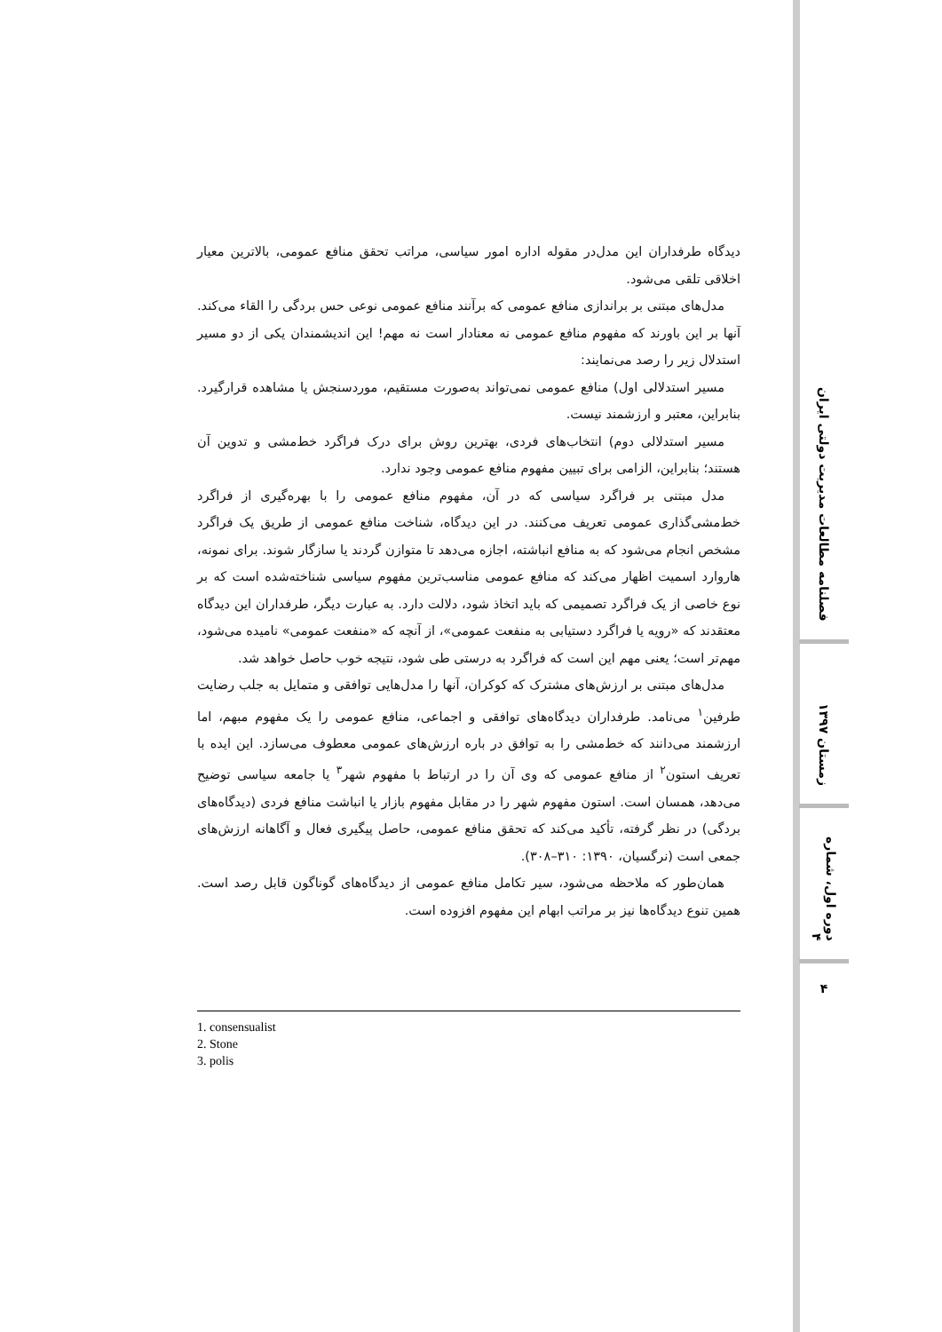دیدگاه طرفداران این مدل‌در مقوله اداره امور سیاسی، مراتب تحقق منافع عمومی، بالاترین معیار اخلاقی تلقی می‌شود.
مدل‌های مبتنی بر براندازی منافع عمومی که برآنند منافع عمومی نوعی حس بردگی را القاء می‌کند. آنها بر این باورند که مفهوم منافع عمومی نه معنادار است نه مهم! این اندیشمندان یکی از دو مسیر استدلال زیر را رصد می‌نمایند:
مسیر استدلالی اول) منافع عمومی نمی‌تواند به‌صورت مستقیم، موردسنجش یا مشاهده قرارگیرد. بنابراین، معتبر و ارزشمند نیست.
مسیر استدلالی دوم) انتخاب‌های فردی، بهترین روش برای درک فراگرد خط‌مشی و تدوین آن هستند؛ بنابراین، الزامی برای تبیین مفهوم منافع عمومی وجود ندارد.
مدل مبتنی بر فراگرد سیاسی که در آن، مفهوم منافع عمومی را با بهره‌گیری از فراگرد خط‌مشی‌گذاری عمومی تعریف می‌کنند. در این دیدگاه، شناخت منافع عمومی از طریق یک فراگرد مشخص انجام می‌شود که به منافع انباشته، اجازه می‌دهد تا متوازن گردند یا سازگار شوند. برای نمونه، هاروارد اسمیت اظهار می‌کند که منافع عمومی مناسب‌ترین مفهوم سیاسی شناخته‌شده است که بر نوع خاصی از یک فراگرد تصمیمی که باید اتخاذ شود، دلالت دارد. به عبارت دیگر، طرفداران این دیدگاه معتقدند که «رویه یا فراگرد دستیابی به منفعت عمومی»، از آنچه که «منفعت عمومی» نامیده می‌شود، مهم‌تر است؛ یعنی مهم این است که فراگرد به درستی طی شود، نتیجه خوب حاصل خواهد شد.
مدل‌های مبتنی بر ارزش‌های مشترک که کوکران، آنها را مدل‌هایی توافقی و متمایل به جلب رضایت طرفین<sup>۱</sup> می‌نامد. طرفداران دیدگاه‌های توافقی و اجماعی، منافع عمومی را یک مفهوم مبهم، اما ارزشمند می‌دانند که خط‌مشی را به توافق در باره ارزش‌های عمومی معطوف می‌سازد. این ایده با تعریف استون<sup>۲</sup> از منافع عمومی که وی آن را در ارتباط با مفهوم شهر<sup>۳</sup> یا جامعه سیاسی توضیح می‌دهد، همسان است. استون مفهوم شهر را در مقابل مفهوم بازار یا انباشت منافع فردی (دیدگاه‌های بردگی) در نظر گرفته، تأکید می‌کند که تحقق منافع عمومی، حاصل پیگیری فعال و آگاهانه ارزش‌های جمعی است (نرگسیان، ۱۳۹۰: ۳۱۰–۳۰۸).
همان‌طور که ملاحظه می‌شود، سیر تکامل منافع عمومی از دیدگاه‌های گوناگون قابل رصد است. همین تنوع دیدگاه‌ها نیز بر مراتب ابهام این مفهوم افزوده است.
1. consensualist
2. Stone
3. polis
فصلنامه مطالعات مدیریت دولتی ایران
زمستان ۱۳۹۷
دوره اول، شماره ۴
۴